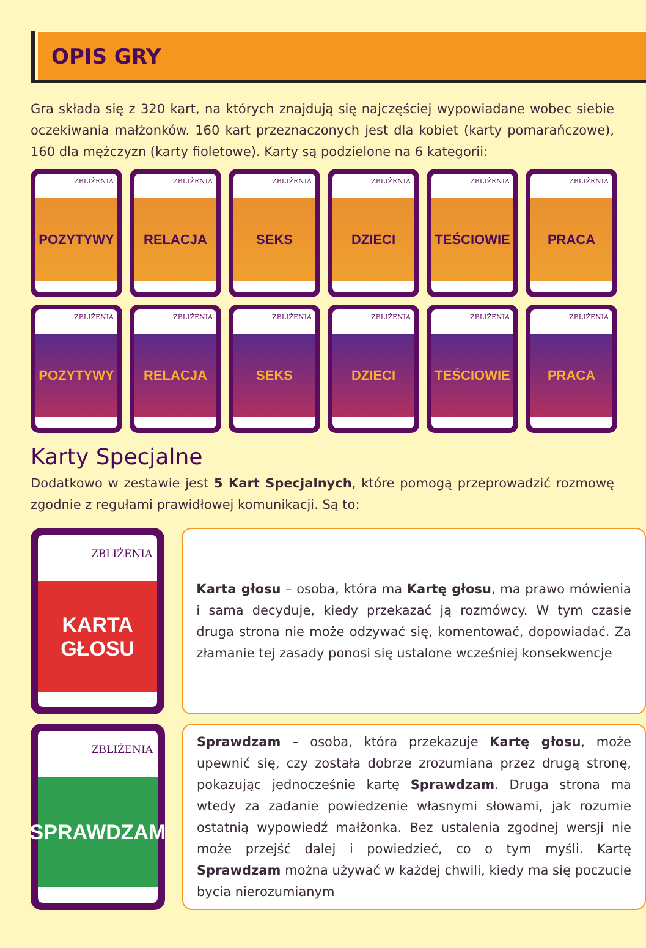OPIS GRY
Gra składa się z 320 kart, na których znajdują się najczęściej wypowiadane wobec siebie oczekiwania małżonków. 160 kart przeznaczonych jest dla kobiet (karty pomarańczowe), 160 dla mężczyzn (karty fioletowe). Karty są podzielone na 6 kategorii:
ZBLIŻENIA
POZYTYWY
ZBLIŻENIA
RELACJA
ZBLIŻENIA
SEKS
ZBLIŻENIA
DZIECI
ZBLIŻENIA
TEŚCIOWIE
ZBLIŻENIA
PRACA
ZBLIŻENIA
POZYTYWY
ZBLIŻENIA
RELACJA
ZBLIŻENIA
SEKS
ZBLIŻENIA
DZIECI
ZBLIŻENIA
TEŚCIOWIE
ZBLIŻENIA
PRACA
Karty Specjalne
Dodatkowo w zestawie jest 5 Kart Specjalnych, które pomogą przeprowadzić rozmowę zgodnie z regułami prawidłowej komunikacji. Są to:
ZBLIŻENIA
KARTA
GŁOSU
Karta głosu – osoba, która ma Kartę głosu, ma prawo mówienia i sama decyduje, kiedy przekazać ją rozmówcy. W tym czasie druga strona nie może odzywać się, komentować, dopowiadać. Za złamanie tej zasady ponosi się ustalone wcześniej konsekwencje
ZBLIŻENIA
SPRAWDZAM
Sprawdzam – osoba, która przekazuje Kartę głosu, może upewnić się, czy została dobrze zrozumiana przez drugą stronę, pokazując jednocześnie kartę Sprawdzam. Druga strona ma wtedy za zadanie powiedzenie własnymi słowami, jak rozumie ostatnią wypowiedź małżonka. Bez ustalenia zgodnej wersji nie może przejść dalej i powiedzieć, co o tym myśli. Kartę Sprawdzam można używać w każdej chwili, kiedy ma się poczucie bycia nierozumianym